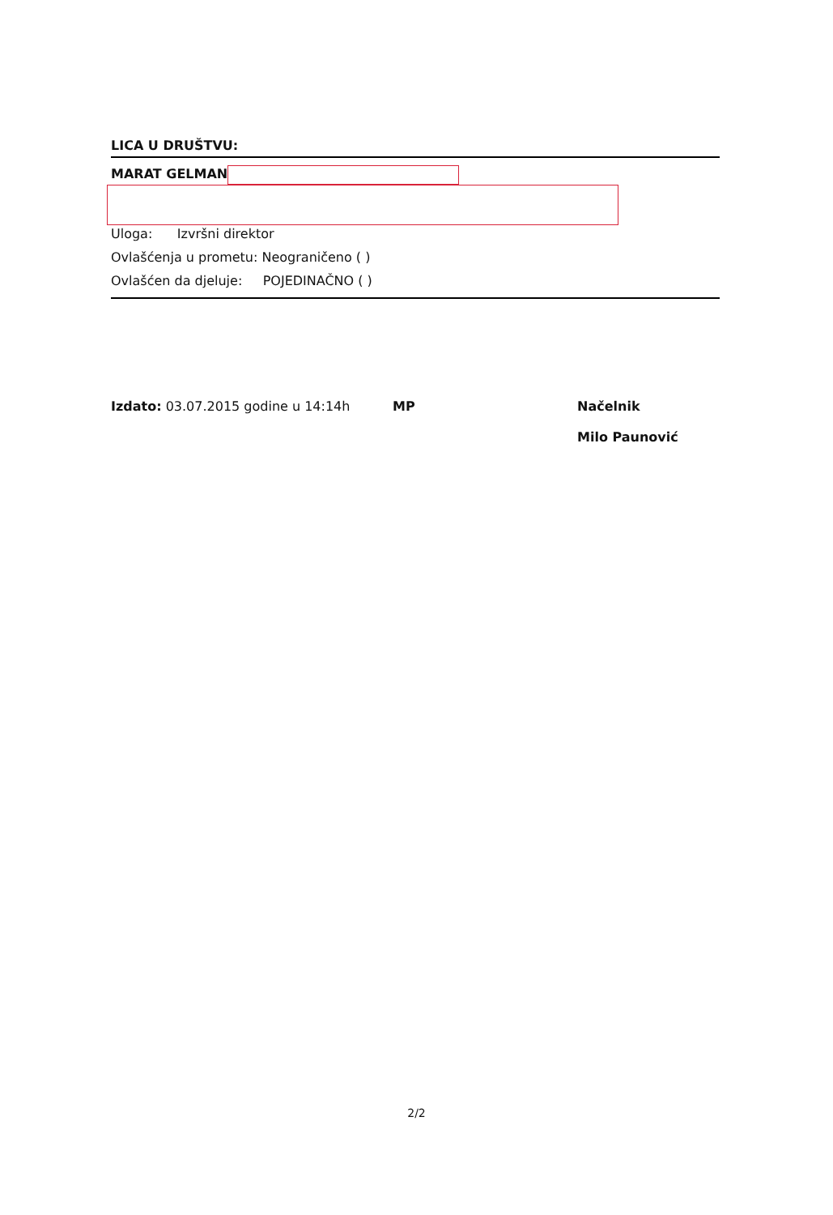LICA U DRUŠTVU:
MARAT GELMAN
Uloga: Izvršni direktor
Ovlašćenja u prometu: Neograničeno ( )
Ovlašćen da djeluje: POJEDINAČNO ( )
Izdato: 03.07.2015 godine u 14:14h MP Načelnik
Milo Paunović
2/2